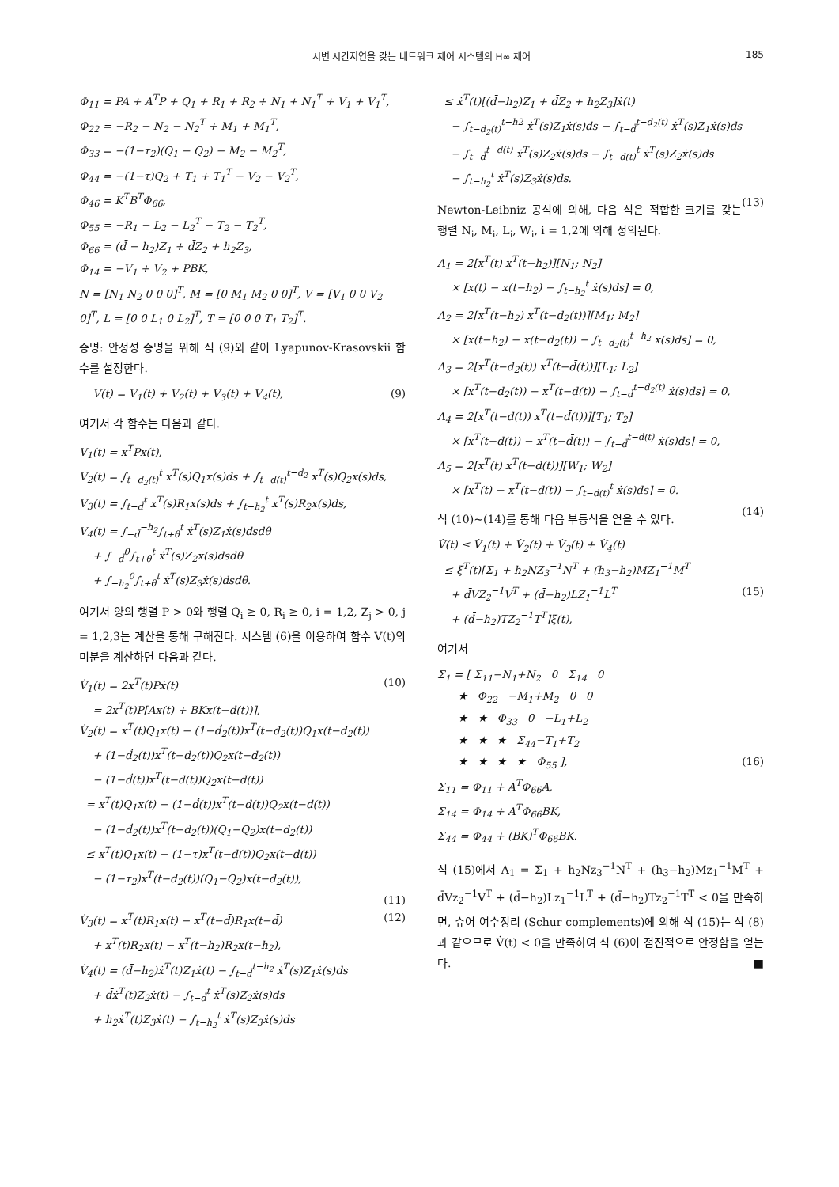시변 시간지연을 갖는 네트워크 제어 시스템의 H∞ 제어 185
Φ<sub>11</sub> = PA + A<sup>T</sup>P + Q<sub>1</sub> + R<sub>1</sub> + R<sub>2</sub> + N<sub>1</sub> + N<sub>1</sub><sup>T</sup> + V<sub>1</sub> + V<sub>1</sub><sup>T</sup>, Φ<sub>22</sub> = −R<sub>2</sub> − N<sub>2</sub> − N<sub>2</sub><sup>T</sup> + M<sub>1</sub> + M<sub>1</sub><sup>T</sup>, Φ<sub>33</sub> = −(1−τ<sub>2</sub>)(Q<sub>1</sub> − Q<sub>2</sub>) − M<sub>2</sub> − M<sub>2</sub><sup>T</sup>, Φ<sub>44</sub> = −(1−τ)Q<sub>2</sub> + T<sub>1</sub> + T<sub>1</sub><sup>T</sup> − V<sub>2</sub> − V<sub>2</sub><sup>T</sup>, Φ<sub>46</sub> = K<sup>T</sup>B<sup>T</sup>Φ<sub>66</sub>, Φ<sub>55</sub> = −R<sub>1</sub> − L<sub>2</sub> − L<sub>2</sub><sup>T</sup> − T<sub>2</sub> − T<sub>2</sub><sup>T</sup>, Φ<sub>66</sub> = (d̄ − h<sub>2</sub>)Z<sub>1</sub> + d̄Z<sub>2</sub> + h<sub>2</sub>Z<sub>3</sub>, Φ<sub>14</sub> = −V<sub>1</sub> + V<sub>2</sub> + PBK, N = [N<sub>1</sub> N<sub>2</sub> 0 0 0]<sup>T</sup>, M = [0 M<sub>1</sub> M<sub>2</sub> 0 0]<sup>T</sup>, V = [V<sub>1</sub> 0 0 V<sub>2</sub> 0]<sup>T</sup>, L = [0 0 L<sub>1</sub> 0 L<sub>2</sub>]<sup>T</sup>, T = [0 0 0 T<sub>1</sub> T<sub>2</sub>]<sup>T</sup>.
증명: 안정성 증명을 위해 식 (9)와 같이 Lyapunov-Krasovskii 함수를 설정한다.
V(t) = V<sub>1</sub>(t) + V<sub>2</sub>(t) + V<sub>3</sub>(t) + V<sub>4</sub>(t), (9)
여기서 각 함수는 다음과 같다.
V<sub>1</sub>(t) = x<sup>T</sup>Px(t), V<sub>2</sub>(t) = ∫<sub>t−d<sub>2</sub>(t)</sub><sup>t</sup> x<sup>T</sup>(s)Q<sub>1</sub>x(s)ds + ∫<sub>t−d(t)</sub><sup>t−d<sub>2</sub></sup> x<sup>T</sup>(s)Q<sub>2</sub>x(s)ds, V<sub>3</sub>(t) = ∫<sub>t−d̄</sub><sup>t</sup> x<sup>T</sup>(s)R<sub>1</sub>x(s)ds + ∫<sub>t−h<sub>2</sub></sub><sup>t</sup> x<sup>T</sup>(s)R<sub>2</sub>x(s)ds, V<sub>4</sub>(t) = ∫<sub>−d̄</sub><sup>−h<sub>2</sub></sup>∫<sub>t+θ</sub><sup>t</sup> ẋ<sup>T</sup>(s)Z<sub>1</sub>ẋ(s)dsdθ + ∫<sub>−d̄</sub><sup>0</sup>∫<sub>t+θ</sub><sup>t</sup> ẋ<sup>T</sup>(s)Z<sub>2</sub>ẋ(s)dsdθ + ∫<sub>−h<sub>2</sub></sub><sup>0</sup>∫<sub>t+θ</sub><sup>t</sup> ẋ<sup>T</sup>(s)Z<sub>3</sub>ẋ(s)dsdθ.
여기서 양의 행렬 P > 0와 행렬 Q<sub>i</sub> ≥ 0, R<sub>i</sub> ≥ 0, i = 1,2, Z<sub>j</sub> > 0, j = 1,2,3는 계산을 통해 구해진다. 시스템 (6)을 이용하여 함수 V(t)의 미분을 계산하면 다음과 같다.
V̇<sub>1</sub>(t) = 2x<sup>T</sup>(t)Pẋ(t) (10) = 2x<sup>T</sup>(t)P[Ax(t) + BKx(t−d(t))], V̇<sub>2</sub>(t) = x<sup>T</sup>(t)Q<sub>1</sub>x(t) − (1−ḋ<sub>2</sub>(t))x<sup>T</sup>(t−d<sub>2</sub>(t))Q<sub>1</sub>x(t−d<sub>2</sub>(t)) + (1−ḋ<sub>2</sub>(t))x<sup>T</sup>(t−d<sub>2</sub>(t))Q<sub>2</sub>x(t−d<sub>2</sub>(t)) − (1−ḋ(t))x<sup>T</sup>(t−d(t))Q<sub>2</sub>x(t−d(t)) = x<sup>T</sup>(t)Q<sub>1</sub>x(t) − (1−ḋ(t))x<sup>T</sup>(t−d(t))Q<sub>2</sub>x(t−d(t)) − (1−ḋ<sub>2</sub>(t))x<sup>T</sup>(t−d<sub>2</sub>(t))(Q<sub>1</sub>−Q<sub>2</sub>)x(t−d<sub>2</sub>(t)) ≤ x<sup>T</sup>(t)Q<sub>1</sub>x(t) − (1−τ)x<sup>T</sup>(t−d(t))Q<sub>2</sub>x(t−d(t)) − (1−τ<sub>2</sub>)x<sup>T</sup>(t−d<sub>2</sub>(t))(Q<sub>1</sub>−Q<sub>2</sub>)x(t−d<sub>2</sub>(t)), (11) V̇<sub>3</sub>(t) = x<sup>T</sup>(t)R<sub>1</sub>x(t) − x<sup>T</sup>(t−d̄)R<sub>1</sub>x(t−d̄) (12) + x<sup>T</sup>(t)R<sub>2</sub>x(t) − x<sup>T</sup>(t−h<sub>2</sub>)R<sub>2</sub>x(t−h<sub>2</sub>), V̇<sub>4</sub>(t) = (d̄−h<sub>2</sub>)ẋ<sup>T</sup>(t)Z<sub>1</sub>ẋ(t) − ∫<sub>t−d̄</sub><sup>t−h<sub>2</sub></sup> ẋ<sup>T</sup>(s)Z<sub>1</sub>ẋ(s)ds + d̄ẋ<sup>T</sup>(t)Z<sub>2</sub>ẋ(t) − ∫<sub>t−d̄</sub><sup>t</sup> ẋ<sup>T</sup>(s)Z<sub>2</sub>ẋ(s)ds + h<sub>2</sub>ẋ<sup>T</sup>(t)Z<sub>3</sub>ẋ(t) − ∫<sub>t−h<sub>2</sub></sub><sup>t</sup> ẋ<sup>T</sup>(s)Z<sub>3</sub>ẋ(s)ds
≤ ẋ<sup>T</sup>(t)[(d̄−h<sub>2</sub>)Z<sub>1</sub> + d̄Z<sub>2</sub> + h<sub>2</sub>Z<sub>3</sub>]ẋ(t) − ∫<sub>t−d<sub>2</sub>(t)</sub><sup>t−h2</sup> ẋ<sup>T</sup>(s)Z<sub>1</sub>ẋ(s)ds − ∫<sub>t−d̄</sub><sup>t−d<sub>2</sub>(t)</sup> ẋ<sup>T</sup>(s)Z<sub>1</sub>ẋ(s)ds − ∫<sub>t−d̄</sub><sup>t−d(t)</sup> ẋ<sup>T</sup>(s)Z<sub>2</sub>ẋ(s)ds − ∫<sub>t−d(t)</sub><sup>t</sup> ẋ<sup>T</sup>(s)Z<sub>2</sub>ẋ(s)ds − ∫<sub>t−h<sub>2</sub></sub><sup>t</sup> ẋ<sup>T</sup>(s)Z<sub>3</sub>ẋ(s)ds. (13)
Newton-Leibniz 공식에 의해, 다음 식은 적합한 크기를 갖는 행렬 N<sub>i</sub>, M<sub>i</sub>, L<sub>i</sub>, W<sub>i</sub>, i = 1,2에 의해 정의된다.
Λ<sub>1</sub> = 2[x<sup>T</sup>(t) x<sup>T</sup>(t−h<sub>2</sub>)][N<sub>1</sub>; N<sub>2</sub>] × [x(t) − x(t−h<sub>2</sub>) − ∫<sub>t−h<sub>2</sub></sub><sup>t</sup> ẋ(s)ds] = 0, Λ<sub>2</sub> = 2[x<sup>T</sup>(t−h<sub>2</sub>) x<sup>T</sup>(t−d<sub>2</sub>(t))][M<sub>1</sub>; M<sub>2</sub>] × [x(t−h<sub>2</sub>) − x(t−d<sub>2</sub>(t)) − ∫<sub>t−d<sub>2</sub>(t)</sub><sup>t−h<sub>2</sub></sup> ẋ(s)ds] = 0, Λ<sub>3</sub> = 2[x<sup>T</sup>(t−d<sub>2</sub>(t)) x<sup>T</sup>(t−d̄(t))][L<sub>1</sub>; L<sub>2</sub>] × [x<sup>T</sup>(t−d<sub>2</sub>(t)) − x<sup>T</sup>(t−d̄(t)) − ∫<sub>t−d̄</sub><sup>t−d<sub>2</sub>(t)</sup> ẋ(s)ds] = 0, Λ<sub>4</sub> = 2[x<sup>T</sup>(t−d(t)) x<sup>T</sup>(t−d̄(t))][T<sub>1</sub>; T<sub>2</sub>] × [x<sup>T</sup>(t−d(t)) − x<sup>T</sup>(t−d̄(t)) − ∫<sub>t−d̄</sub><sup>t−d(t)</sup> ẋ(s)ds] = 0, Λ<sub>5</sub> = 2[x<sup>T</sup>(t) x<sup>T</sup>(t−d(t))][W<sub>1</sub>; W<sub>2</sub>] × [x<sup>T</sup>(t) − x<sup>T</sup>(t−d(t)) − ∫<sub>t−d(t)</sub><sup>t</sup> ẋ(s)ds] = 0. (14)
식 (10)~(14)를 통해 다음 부등식을 얻을 수 있다.
V̇(t) ≤ V̇<sub>1</sub>(t) + V̇<sub>2</sub>(t) + V̇<sub>3</sub>(t) + V̇<sub>4</sub>(t) ≤ ξ<sup>T</sup>(t)[Σ<sub>1</sub> + h<sub>2</sub>NZ<sub>3</sub><sup>−1</sup>N<sup>T</sup> + (h<sub>3</sub>−h<sub>2</sub>)MZ<sub>1</sub><sup>−1</sup>M<sup>T</sup> + d̄VZ<sub>2</sub><sup>−1</sup>V<sup>T</sup> + (d̄−h<sub>2</sub>)LZ<sub>1</sub><sup>−1</sup>L<sup>T</sup> (15) + (d̄−h<sub>2</sub>)TZ<sub>2</sub><sup>−1</sup>T<sup>T</sup>]ξ(t),
여기서
Σ<sub>1</sub> = [ Σ<sub>11</sub>−N<sub>1</sub>+N<sub>2</sub> 0 Σ<sub>14</sub> 0 ★ Φ<sub>22</sub> −M<sub>1</sub>+M<sub>2</sub> 0 0 ★ ★ Φ<sub>33</sub> 0 −L<sub>1</sub>+L<sub>2</sub> ★ ★ ★ Σ<sub>44</sub>−T<sub>1</sub>+T<sub>2</sub> ★ ★ ★ ★ Φ<sub>55</sub> ], (16) Σ<sub>11</sub> = Φ<sub>11</sub> + A<sup>T</sup>Φ<sub>66</sub>A, Σ<sub>14</sub> = Φ<sub>14</sub> + A<sup>T</sup>Φ<sub>66</sub>BK, Σ<sub>44</sub> = Φ<sub>44</sub> + (BK)<sup>T</sup>Φ<sub>66</sub>BK.
식 (15)에서 Λ<sub>1</sub> = Σ<sub>1</sub> + h<sub>2</sub>Nz<sub>3</sub><sup>−1</sup>N<sup>T</sup> + (h<sub>3</sub>−h<sub>2</sub>)Mz<sub>1</sub><sup>−1</sup>M<sup>T</sup> + d̄Vz<sub>2</sub><sup>−1</sup>V<sup>T</sup> + (d̄−h<sub>2</sub>)Lz<sub>1</sub><sup>−1</sup>L<sup>T</sup> + (d̄−h<sub>2</sub>)Tz<sub>2</sub><sup>−1</sup>T<sup>T</sup> < 0을 만족하면, 슈어 여수정리 (Schur complements)에 의해 식 (15)는 식 (8)과 같으므로 V̇(t) < 0을 만족하여 식 (6)이 점진적으로 안정함을 얻는다. ■